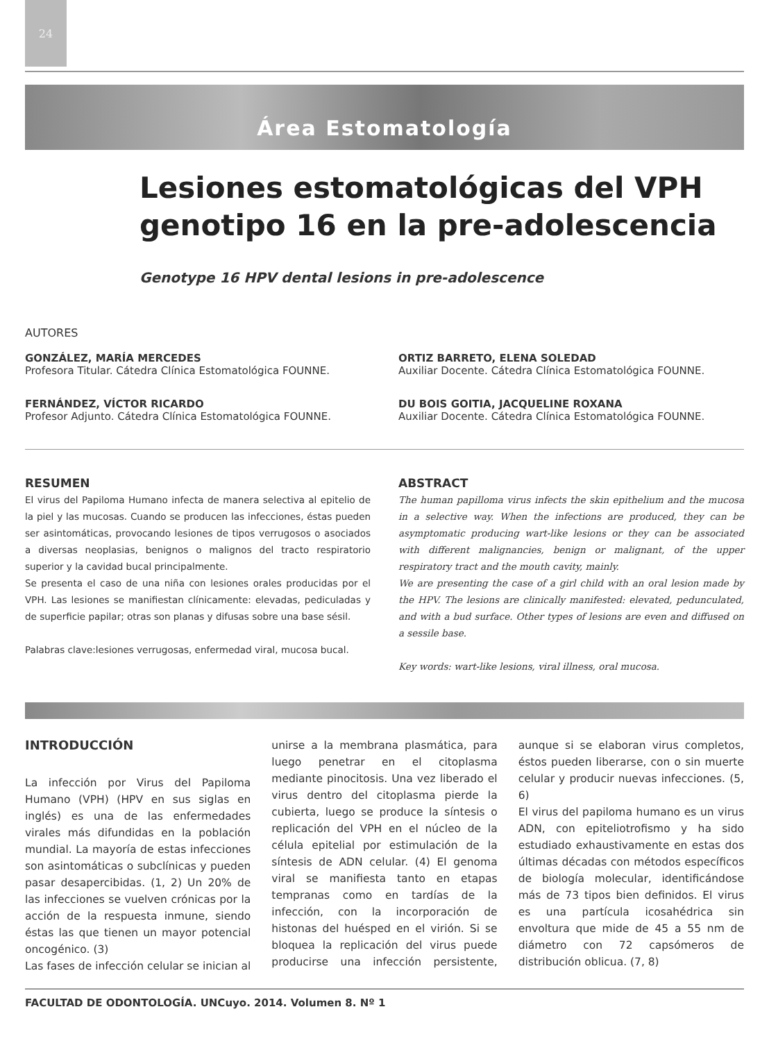24
Área Estomatología
Lesiones estomatológicas del VPH genotipo 16 en la pre-adolescencia
Genotype 16 HPV dental lesions in pre-adolescence
AUTORES
GONZÁLEZ, MARÍA MERCEDES
Profesora Titular. Cátedra Clínica Estomatológica FOUNNE.
FERNÁNDEZ, VÍCTOR RICARDO
Profesor Adjunto. Cátedra Clínica Estomatológica FOUNNE.
ORTIZ BARRETO, ELENA SOLEDAD
Auxiliar Docente. Cátedra Clínica Estomatológica FOUNNE.
DU BOIS GOITIA, JACQUELINE ROXANA
Auxiliar Docente. Cátedra Clínica Estomatológica FOUNNE.
RESUMEN
El virus del Papiloma Humano infecta de manera selectiva al epitelio de la piel y las mucosas. Cuando se producen las infecciones, éstas pueden ser asintomáticas, provocando lesiones de tipos verrugosos o asociados a diversas neoplasias, benignos o malignos del tracto respiratorio superior y la cavidad bucal principalmente.
Se presenta el caso de una niña con lesiones orales producidas por el VPH. Las lesiones se manifiestan clínicamente: elevadas, pediculadas y de superficie papilar; otras son planas y difusas sobre una base sésil.
Palabras clave:lesiones verrugosas, enfermedad viral, mucosa bucal.
ABSTRACT
The human papilloma virus infects the skin epithelium and the mucosa in a selective way. When the infections are produced, they can be asymptomatic producing wart-like lesions or they can be associated with different malignancies, benign or malignant, of the upper respiratory tract and the mouth cavity, mainly.
We are presenting the case of a girl child with an oral lesion made by the HPV. The lesions are clinically manifested: elevated, pedunculated, and with a bud surface. Other types of lesions are even and diffused on a sessile base.
Key words: wart-like lesions, viral illness, oral mucosa.
INTRODUCCIÓN
La infección por Virus del Papiloma Humano (VPH) (HPV en sus siglas en inglés) es una de las enfermedades virales más difundidas en la población mundial. La mayoría de estas infecciones son asintomáticas o subclínicas y pueden pasar desapercibidas. (1, 2) Un 20% de las infecciones se vuelven crónicas por la acción de la respuesta inmune, siendo éstas las que tienen un mayor potencial oncogénico. (3)
Las fases de infección celular se inician al unirse a la membrana plasmática, para luego penetrar en el citoplasma mediante pinocitosis. Una vez liberado el virus dentro del citoplasma pierde la cubierta, luego se produce la síntesis o replicación del VPH en el núcleo de la célula epitelial por estimulación de la síntesis de ADN celular. (4) El genoma viral se manifiesta tanto en etapas tempranas como en tardías de la infección, con la incorporación de histonas del huésped en el virión. Si se bloquea la replicación del virus puede producirse una infección persistente, aunque si se elaboran virus completos, éstos pueden liberarse, con o sin muerte celular y producir nuevas infecciones. (5, 6)
El virus del papiloma humano es un virus ADN, con epiteliotrofismo y ha sido estudiado exhaustivamente en estas dos últimas décadas con métodos específicos de biología molecular, identificándose más de 73 tipos bien definidos. El virus es una partícula icosahédrica sin envoltura que mide de 45 a 55 nm de diámetro con 72 capsómeros de distribución oblicua. (7, 8)
FACULTAD DE ODONTOLOGÍA. UNCuyo. 2014. Volumen 8. Nº 1